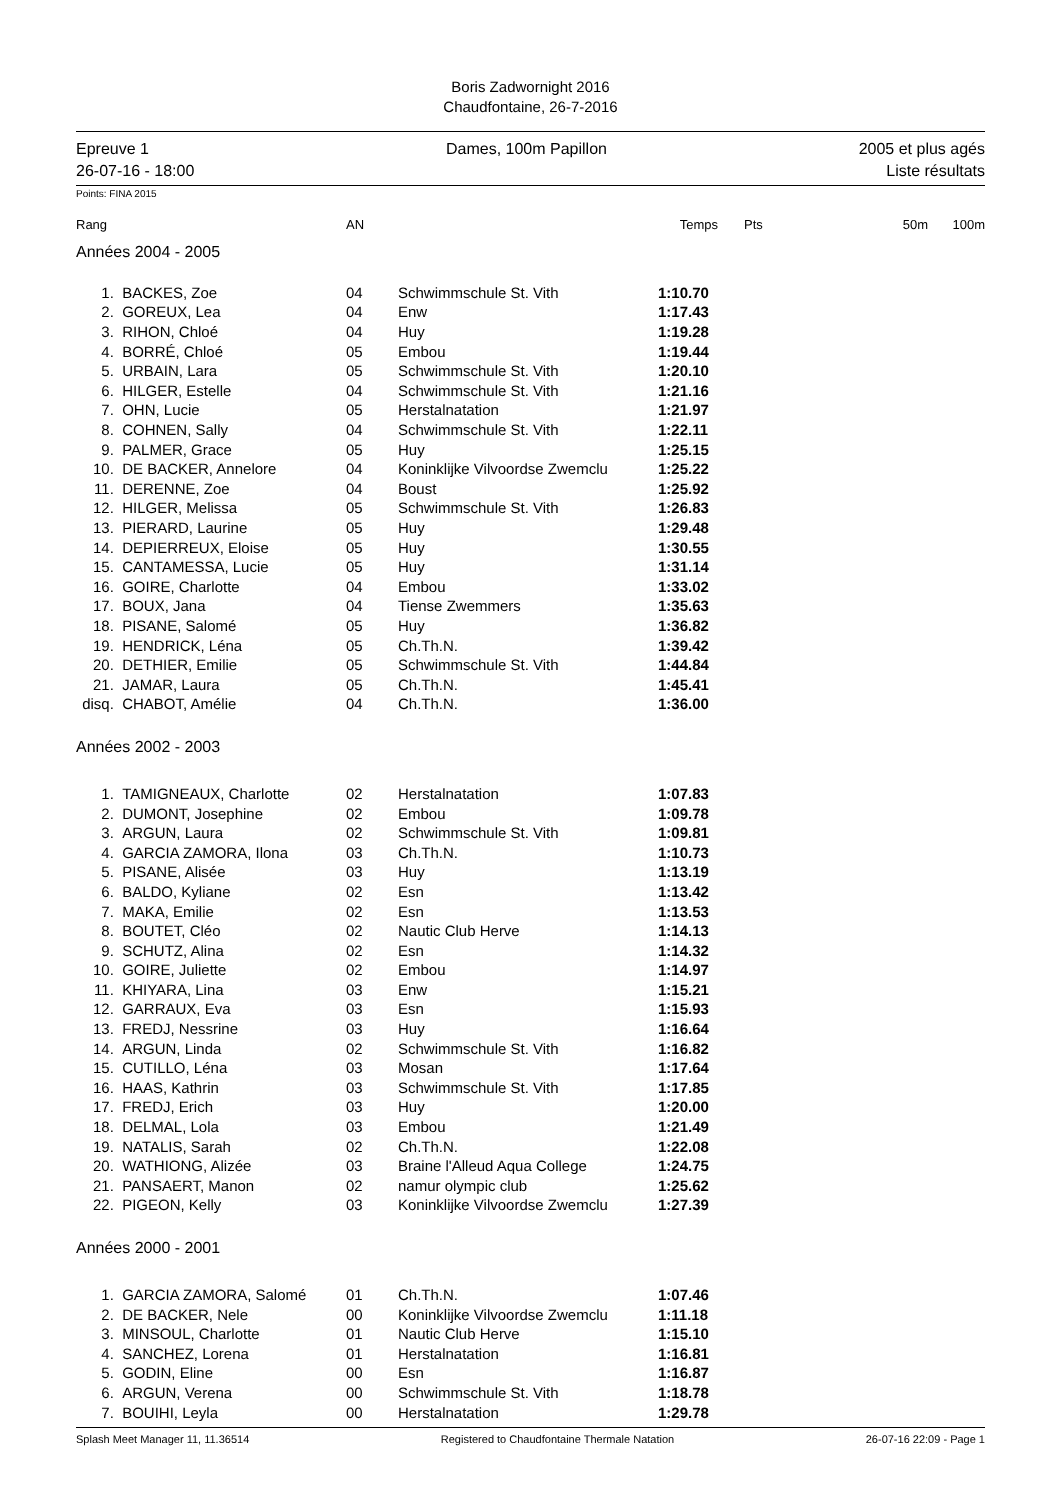Boris Zadwornight 2016
Chaudfontaine, 26-7-2016
Epreuve 1
26-07-16 - 18:00
Dames, 100m Papillon 2005 et plus agés
Liste résultats
Points: FINA 2015
| Rang | | AN | | Temps | Pts | 50m | 100m |
| --- | --- | --- | --- | --- | --- | --- | --- |
| Années 2004 - 2005 | | | | | | | |
| 1. | BACKES, Zoe | 04 | Schwimmschule St. Vith | 1:10.70 | | | |
| 2. | GOREUX, Lea | 04 | Enw | 1:17.43 | | | |
| 3. | RIHON, Chloé | 04 | Huy | 1:19.28 | | | |
| 4. | BORRÉ, Chloé | 05 | Embou | 1:19.44 | | | |
| 5. | URBAIN, Lara | 05 | Schwimmschule St. Vith | 1:20.10 | | | |
| 6. | HILGER, Estelle | 04 | Schwimmschule St. Vith | 1:21.16 | | | |
| 7. | OHN, Lucie | 05 | Herstalnatation | 1:21.97 | | | |
| 8. | COHNEN, Sally | 04 | Schwimmschule St. Vith | 1:22.11 | | | |
| 9. | PALMER, Grace | 05 | Huy | 1:25.15 | | | |
| 10. | DE BACKER, Annelore | 04 | Koninklijke Vilvoordse Zwemclu | 1:25.22 | | | |
| 11. | DERENNE, Zoe | 04 | Boust | 1:25.92 | | | |
| 12. | HILGER, Melissa | 05 | Schwimmschule St. Vith | 1:26.83 | | | |
| 13. | PIERARD, Laurine | 05 | Huy | 1:29.48 | | | |
| 14. | DEPIERREUX, Eloise | 05 | Huy | 1:30.55 | | | |
| 15. | CANTAMESSA, Lucie | 05 | Huy | 1:31.14 | | | |
| 16. | GOIRE, Charlotte | 04 | Embou | 1:33.02 | | | |
| 17. | BOUX, Jana | 04 | Tiense Zwemmers | 1:35.63 | | | |
| 18. | PISANE, Salomé | 05 | Huy | 1:36.82 | | | |
| 19. | HENDRICK, Léna | 05 | Ch.Th.N. | 1:39.42 | | | |
| 20. | DETHIER, Emilie | 05 | Schwimmschule St. Vith | 1:44.84 | | | |
| 21. | JAMAR, Laura | 05 | Ch.Th.N. | 1:45.41 | | | |
| disq. | CHABOT, Amélie | 04 | Ch.Th.N. | 1:36.00 | | | |
| Années 2002 - 2003 | | | | | | | |
| 1. | TAMIGNEAUX, Charlotte | 02 | Herstalnatation | 1:07.83 | | | |
| 2. | DUMONT, Josephine | 02 | Embou | 1:09.78 | | | |
| 3. | ARGUN, Laura | 02 | Schwimmschule St. Vith | 1:09.81 | | | |
| 4. | GARCIA ZAMORA, Ilona | 03 | Ch.Th.N. | 1:10.73 | | | |
| 5. | PISANE, Alisée | 03 | Huy | 1:13.19 | | | |
| 6. | BALDO, Kyliane | 02 | Esn | 1:13.42 | | | |
| 7. | MAKA, Emilie | 02 | Esn | 1:13.53 | | | |
| 8. | BOUTET, Cléo | 02 | Nautic Club Herve | 1:14.13 | | | |
| 9. | SCHUTZ, Alina | 02 | Esn | 1:14.32 | | | |
| 10. | GOIRE, Juliette | 02 | Embou | 1:14.97 | | | |
| 11. | KHIYARA, Lina | 03 | Enw | 1:15.21 | | | |
| 12. | GARRAUX, Eva | 03 | Esn | 1:15.93 | | | |
| 13. | FREDJ, Nessrine | 03 | Huy | 1:16.64 | | | |
| 14. | ARGUN, Linda | 02 | Schwimmschule St. Vith | 1:16.82 | | | |
| 15. | CUTILLO, Léna | 03 | Mosan | 1:17.64 | | | |
| 16. | HAAS, Kathrin | 03 | Schwimmschule St. Vith | 1:17.85 | | | |
| 17. | FREDJ, Erich | 03 | Huy | 1:20.00 | | | |
| 18. | DELMAL, Lola | 03 | Embou | 1:21.49 | | | |
| 19. | NATALIS, Sarah | 02 | Ch.Th.N. | 1:22.08 | | | |
| 20. | WATHIONG, Alizée | 03 | Braine l'Alleud Aqua College | 1:24.75 | | | |
| 21. | PANSAERT, Manon | 02 | namur olympic club | 1:25.62 | | | |
| 22. | PIGEON, Kelly | 03 | Koninklijke Vilvoordse Zwemclu | 1:27.39 | | | |
| Années 2000 - 2001 | | | | | | | |
| 1. | GARCIA ZAMORA, Salomé | 01 | Ch.Th.N. | 1:07.46 | | | |
| 2. | DE BACKER, Nele | 00 | Koninklijke Vilvoordse Zwemclu | 1:11.18 | | | |
| 3. | MINSOUL, Charlotte | 01 | Nautic Club Herve | 1:15.10 | | | |
| 4. | SANCHEZ, Lorena | 01 | Herstalnatation | 1:16.81 | | | |
| 5. | GODIN, Eline | 00 | Esn | 1:16.87 | | | |
| 6. | ARGUN, Verena | 00 | Schwimmschule St. Vith | 1:18.78 | | | |
| 7. | BOUIHI, Leyla | 00 | Herstalnatation | 1:29.78 | | | |
Splash Meet Manager 11, 11.36514 Registered to Chaudfontaine Thermale Natation 26-07-16 22:09 - Page 1